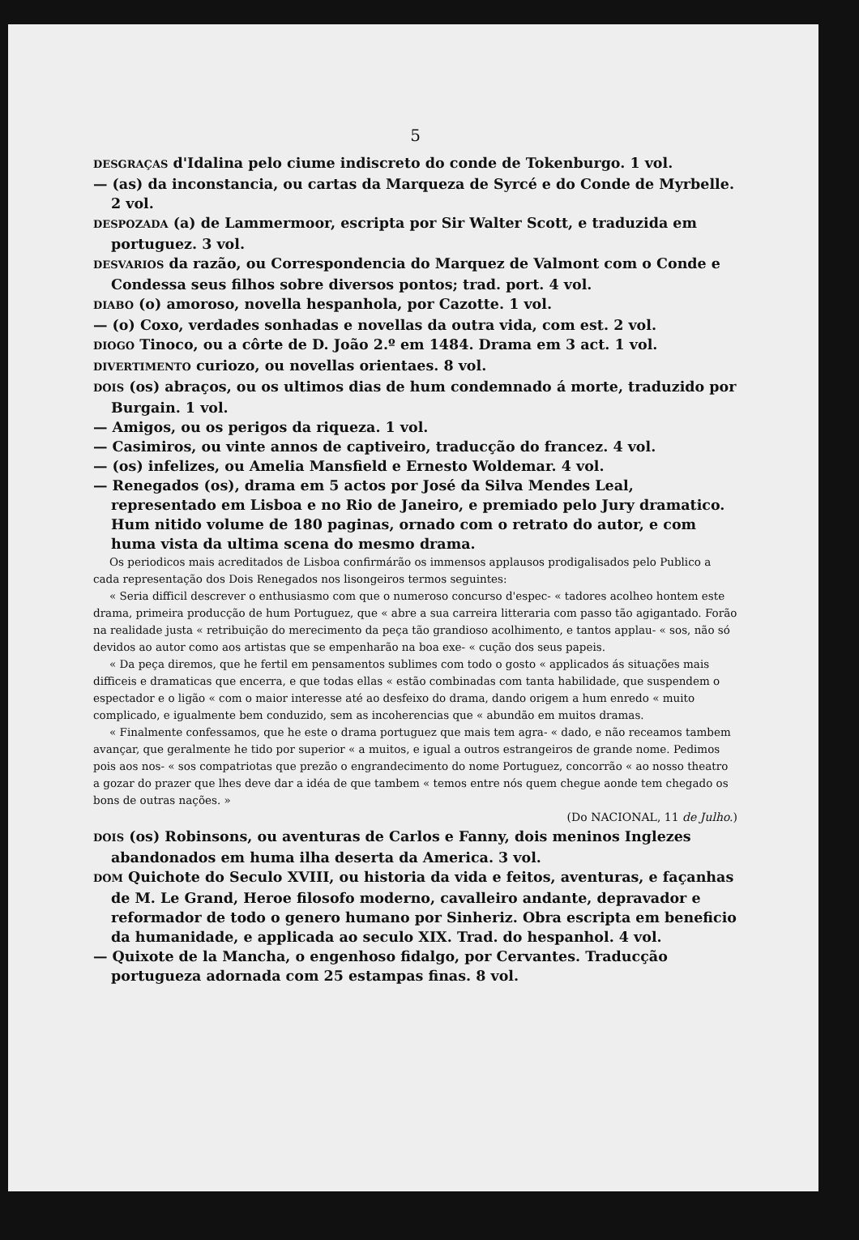5
DESGRAÇAS d'Idalina pelo ciume indiscreto do conde de Tokenburgo. 1 vol.
— (as) da inconstancia, ou cartas da Marqueza de Syrcé e do Conde de Myrbelle. 2 vol.
DESPOZADA (a) de Lammermoor, escripta por Sir Walter Scott, e traduzida em portuguez. 3 vol.
DESVARIOS da razão, ou Correspondencia do Marquez de Valmont com o Conde e Condessa seus filhos sobre diversos pontos; trad. port. 4 vol.
DIABO (o) amoroso, novella hespanhola, por Cazotte. 1 vol.
— (o) Coxo, verdades sonhadas e novellas da outra vida, com est. 2 vol.
DIOGO Tinoco, ou a côrte de D. João 2.º em 1484. Drama em 3 act. 1 vol.
DIVERTIMENTO curiozo, ou novellas orientaes. 8 vol.
DOIS (os) abraços, ou os ultimos dias de hum condemnado á morte, traduzido por Burgain. 1 vol.
— Amigos, ou os perigos da riqueza. 1 vol.
— Casimiros, ou vinte annos de captiveiro, traducção do francez. 4 vol.
— (os) infelizes, ou Amelia Mansfield e Ernesto Woldemar. 4 vol.
— Renegados (os), drama em 5 actos por José da Silva Mendes Leal, representado em Lisboa e no Rio de Janeiro, e premiado pelo Jury dramatico. Hum nitido volume de 180 paginas, ornado com o retrato do autor, e com huma vista da ultima scena do mesmo drama.
Os periodicos mais acreditados de Lisboa confirmárão os immensos applausos prodigalisados pelo Publico a cada representação dos Dois Renegados nos lisongeiros termos seguintes:
« Seria difficil descrever o enthusiasmo com que o numeroso concurso d'espec- « tadores acolheo hontem este drama, primeira producção de hum Portuguez, que « abre a sua carreira litteraria com passo tão agigantado. Forão na realidade justa « retribuição do merecimento da peça tão grandioso acolhimento, e tantos applau- « sos, não só devidos ao autor como aos artistas que se empenharão na boa exe- « cução dos seus papeis.
« Da peça diremos, que he fertil em pensamentos sublimes com todo o gosto « applicados ás situações mais difficeis e dramaticas que encerra, e que todas ellas « estão combinadas com tanta habilidade, que suspendem o espectador e o ligão « com o maior interesse até ao desfeixo do drama, dando origem a hum enredo « muito complicado, e igualmente bem conduzido, sem as incoherencias que « abundão em muitos dramas.
« Finalmente confessamos, que he este o drama portuguez que mais tem agra- « dado, e não receamos tambem avançar, que geralmente he tido por superior « a muitos, e igual a outros estrangeiros de grande nome. Pedimos pois aos nos- « sos compatriotas que prezão o engrandecimento do nome Portuguez, concorrão « ao nosso theatro a gozar do prazer que lhes deve dar a idéa de que tambem « temos entre nós quem chegue aonde tem chegado os bons de outras nações. »
(Do NACIONAL, 11 de Julho.)
DOIS (os) Robinsons, ou aventuras de Carlos e Fanny, dois meninos Inglezes abandonados em huma ilha deserta da America. 3 vol.
DOM Quichote do Seculo XVIII, ou historia da vida e feitos, aventuras, e façanhas de M. Le Grand, Heroe filosofo moderno, cavalleiro andante, depravador e reformador de todo o genero humano por Sinheriz. Obra escripta em beneficio da humanidade, e applicada ao seculo XIX. Trad. do hespanhol. 4 vol.
— Quixote de la Mancha, o engenhoso fidalgo, por Cervantes. Traducção portugueza adornada com 25 estampas finas. 8 vol.